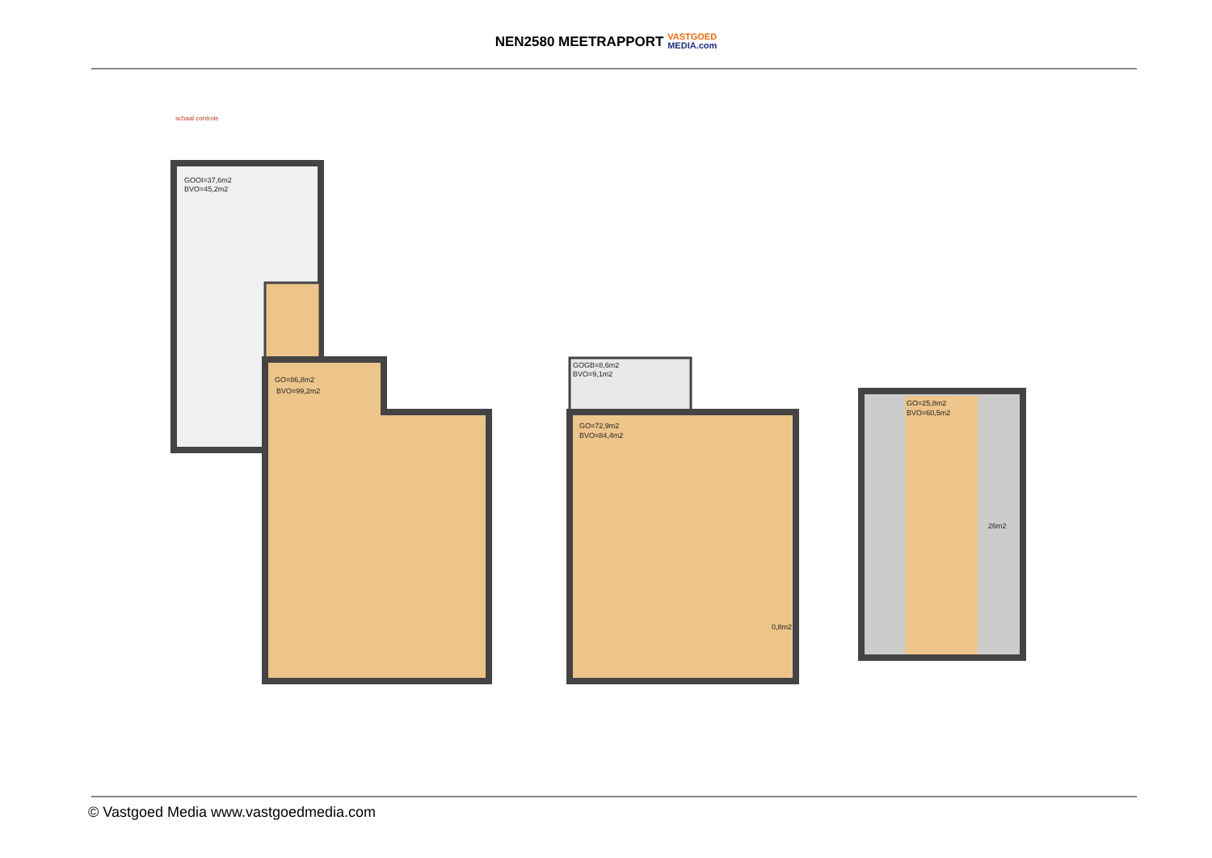NEN2580 MEETRAPPORT VASTGOED
MEDIA.com
schaal controle
GOOI=37,6m2
BVO=45,2m2
GO=86,8m2
BVO=99,2m2
GOGB=8,6m2
BVO=9,1m2
GO=72,9m2
BVO=84,4m2
0,8m2
GO=25,8m2
BVO=60,5m2
26m2
© Vastgoed Media www.vastgoedmedia.com